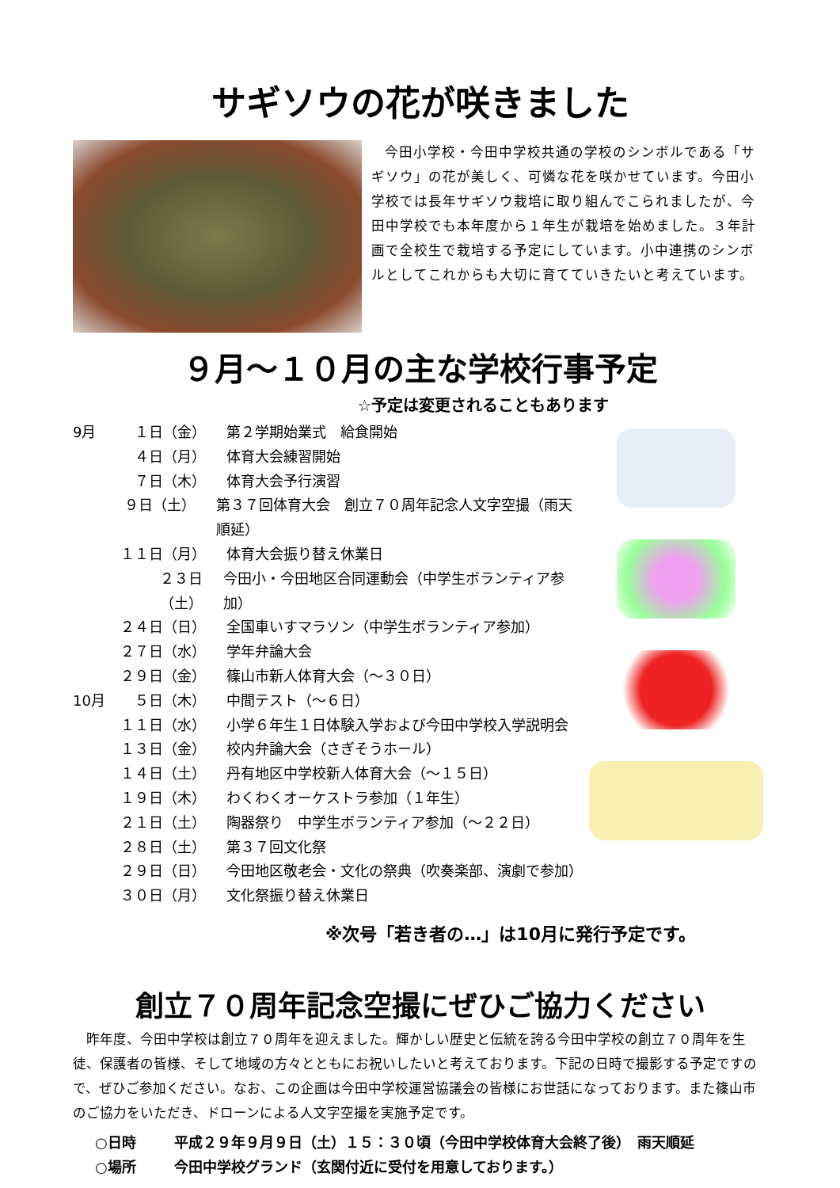サギソウの花が咲きました
今田小学校・今田中学校共通の学校のシンボルである「サギソウ」の花が美しく、可憐な花を咲かせています。今田小学校では長年サギソウ栽培に取り組んでこられましたが、今田中学校でも本年度から１年生が栽培を始めました。３年計画で全校生で栽培する予定にしています。小中連携のシンボルとしてこれからも大切に育てていきたいと考えています。
９月～１０月の主な学校行事予定
☆予定は変更されることもあります
9月 １日（金） 第２学期始業式　給食開始
４日（月） 体育大会練習開始
７日（木） 体育大会予行演習
９日（土） 第３７回体育大会　創立７０周年記念人文字空撮（雨天順延）
１１日（月） 体育大会振り替え休業日
２３日（土） 今田小・今田地区合同運動会（中学生ボランティア参加）
２４日（日） 全国車いすマラソン（中学生ボランティア参加）
２７日（水） 学年弁論大会
２９日（金） 篠山市新人体育大会（～３０日）
10月 ５日（木） 中間テスト（～６日）
１１日（水） 小学６年生１日体験入学および今田中学校入学説明会
１３日（金） 校内弁論大会（さぎそうホール）
１４日（土） 丹有地区中学校新人体育大会（～１５日）
１９日（木） わくわくオーケストラ参加（１年生）
２１日（土） 陶器祭り　中学生ボランティア参加（～２２日）
２８日（土） 第３７回文化祭
２９日（日） 今田地区敬老会・文化の祭典（吹奏楽部、演劇で参加）
３０日（月） 文化祭振り替え休業日
※次号「若き者の…」は10月に発行予定です。
創立７０周年記念空撮にぜひご協力ください
昨年度、今田中学校は創立７０周年を迎えました。輝かしい歴史と伝統を誇る今田中学校の創立７０周年を生徒、保護者の皆様、そして地域の方々とともにお祝いしたいと考えております。下記の日時で撮影する予定ですので、ぜひご参加ください。なお、この企画は今田中学校運営協議会の皆様にお世話になっております。また篠山市のご協力をいただき、ドローンによる人文字空撮を実施予定です。
○日時 平成２９年９月９日（土）１５：３０頃（今田中学校体育大会終了後）　雨天順延
○場所 今田中学校グランド（玄関付近に受付を用意しております。）